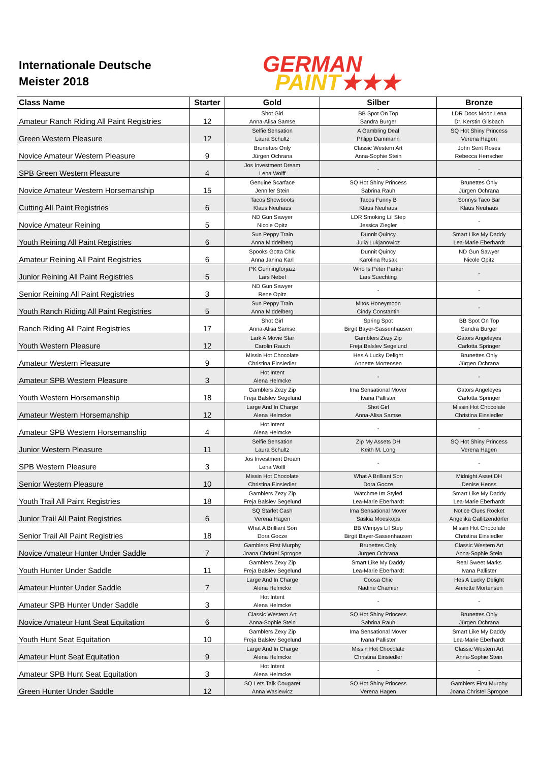Internationale Deutsche
Meister 2018
GERMAN
PAINT★★★
| Class Name | Starter | Gold | Silber | Bronze |
| --- | --- | --- | --- | --- |
| Amateur Ranch Riding All Paint Registries | 12 | Shot Girl Anna-Alisa Samse | BB Spot On Top Sandra Burger | LDR Docs Moon Lena Dr. Kerstin Gilsbach |
| Green Western Pleasure | 12 | Selfie Sensation Laura Schultz | A Gambling Deal Phlipp Dammann | SQ Hot Shiny Princess Verena Hagen |
| Novice Amateur Western Pleasure | 9 | Brunettes Only Jürgen Ochrana | Classic Western Art Anna-Sophie Stein | John Sent Roses Rebecca Herrscher |
| SPB Green Western Pleasure | 4 | Jos Investment Dream Lena Wolff | - | - |
| Novice Amateur Western Horsemanship | 15 | Genuine Scarface Jennifer Stein | SQ Hot Shiny Princess Sabrina Rauh | Brunettes Only Jürgen Ochrana |
| Cutting All Paint Registries | 6 | Tacos Showboots Klaus Neuhaus | Tacos Funny B Klaus Neuhaus | Sonnys Taco Bar Klaus Neuhaus |
| Novice Amateur Reining | 5 | ND Gun Sawyer Nicole Opitz | LDR Smoking Lil Step Jessica Ziegler | - |
| Youth Reining All Paint Registries | 6 | Sun Peppy Train Anna Middelberg | Dunnit Quincy Julia Lukjanowicz | Smart Like My Daddy Lea-Marie Eberhardt |
| Amateur Reining All Paint Registries | 6 | Spooks Gotta Chic Anna Janina Karl | Dunnit Quincy Karolina Rusak | ND Gun Sawyer Nicole Opitz |
| Junior Reining All Paint Registries | 5 | PK Gunningforjazz Lars Nebel | Who Is Peter Parker Lars Suechting | - |
| Senior Reining All Paint Registries | 3 | ND Gun Sawyer Rene Opitz | - | - |
| Youth Ranch Riding All Paint Registries | 5 | Sun Peppy Train Anna Middelberg | Mitos Honeymoon Cindy Constantin | - |
| Ranch Riding All Paint Registries | 17 | Shot Girl Anna-Alisa Samse | Spring Spot Birgit Bayer-Sassenhausen | BB Spot On Top Sandra Burger |
| Youth Western Pleasure | 12 | Lark A Movie Star Carolin Rauch | Gamblers Zezy Zip Freja Balslev Segelund | Gators Angeleyes Carlotta Springer |
| Amateur Western Pleasure | 9 | Missin Hot Chocolate Christina Einsiedler | Hes A Lucky Delight Annette Mortensen | Brunettes Only Jürgen Ochrana |
| Amateur SPB Western Pleasure | 3 | Hot Intent Alena Helmcke | - | - |
| Youth Western Horsemanship | 18 | Gamblers Zezy Zip Freja Balslev Segelund | Ima Sensational Mover Ivana Pallister | Gators Angeleyes Carlotta Springer |
| Amateur Western Horsemanship | 12 | Large And In Charge Alena Helmcke | Shot Girl Anna-Alisa Samse | Missin Hot Chocolate Christina Einsiedler |
| Amateur SPB Western Horsemanship | 4 | Hot Intent Alena Helmcke | - | - |
| Junior Western Pleasure | 11 | Selfie Sensation Laura Schultz | Zip My Assets DH Keith M. Long | SQ Hot Shiny Princess Verena Hagen |
| SPB Western Pleasure | 3 | Jos Investment Dream Lena Wolff | - | - |
| Senior Western Pleasure | 10 | Missin Hot Chocolate Christina Einsiedler | What A Brilliant Son Dora Gocze | Midnight Asset DH Denise Henss |
| Youth Trail All Paint Registries | 18 | Gamblers Zezy Zip Freja Balslev Segelund | Watchme Im Styled Lea-Marie Eberhardt | Smart Like My Daddy Lea-Marie Eberhardt |
| Junior Trail All Paint Registries | 6 | SQ Starlet Cash Verena Hagen | Ima Sensational Mover Saskia Moeskops | Notice Clues Rocket Angelika Gallitzendörfer |
| Senior Trail All Paint Registries | 18 | What A Brilliant Son Dora Gocze | BB Wimpys Lil Step Birgit Bayer-Sassenhausen | Missin Hot Chocolate Christina Einsiedler |
| Novice Amateur Hunter Under Saddle | 7 | Gamblers First Murphy Joana Christel Sprogoe | Brunettes Only Jürgen Ochrana | Classic Western Art Anna-Sophie Stein |
| Youth Hunter Under Saddle | 11 | Gamblers Zexy Zip Freja Balslev Segelund | Smart Like My Daddy Lea-Marie Eberhardt | Real Sweet Marks Ivana Pallister |
| Amateur Hunter Under Saddle | 7 | Large And In Charge Alena Helmcke | Coosa Chic Nadine Chamier | Hes A Lucky Delight Annette Mortensen |
| Amateur SPB Hunter Under Saddle | 3 | Hot Intent Alena Helmcke | - | - |
| Novice Amateur Hunt Seat Equitation | 6 | Classic Western Art Anna-Sophie Stein | SQ Hot Shiny Princess Sabrina Rauh | Brunettes Only Jürgen Ochrana |
| Youth Hunt Seat Equitation | 10 | Gamblers Zexy Zip Freja Balslev Segelund | Ima Sensational Mover Ivana Pallister | Smart Like My Daddy Lea-Marie Eberhardt |
| Amateur Hunt Seat Equitation | 9 | Large And In Charge Alena Helmcke | Missin Hot Chocolate Christina Einsiedler | Classic Western Art Anna-Sophie Stein |
| Amateur SPB Hunt Seat Equitation | 3 | Hot Intent Alena Helmcke | - | - |
| Green Hunter Under Saddle | 12 | SQ Lets Talk Cougaret Anna Wasiewicz | SQ Hot Shiny Princess Verena Hagen | Gamblers First Murphy Joana Christel Sprogoe |